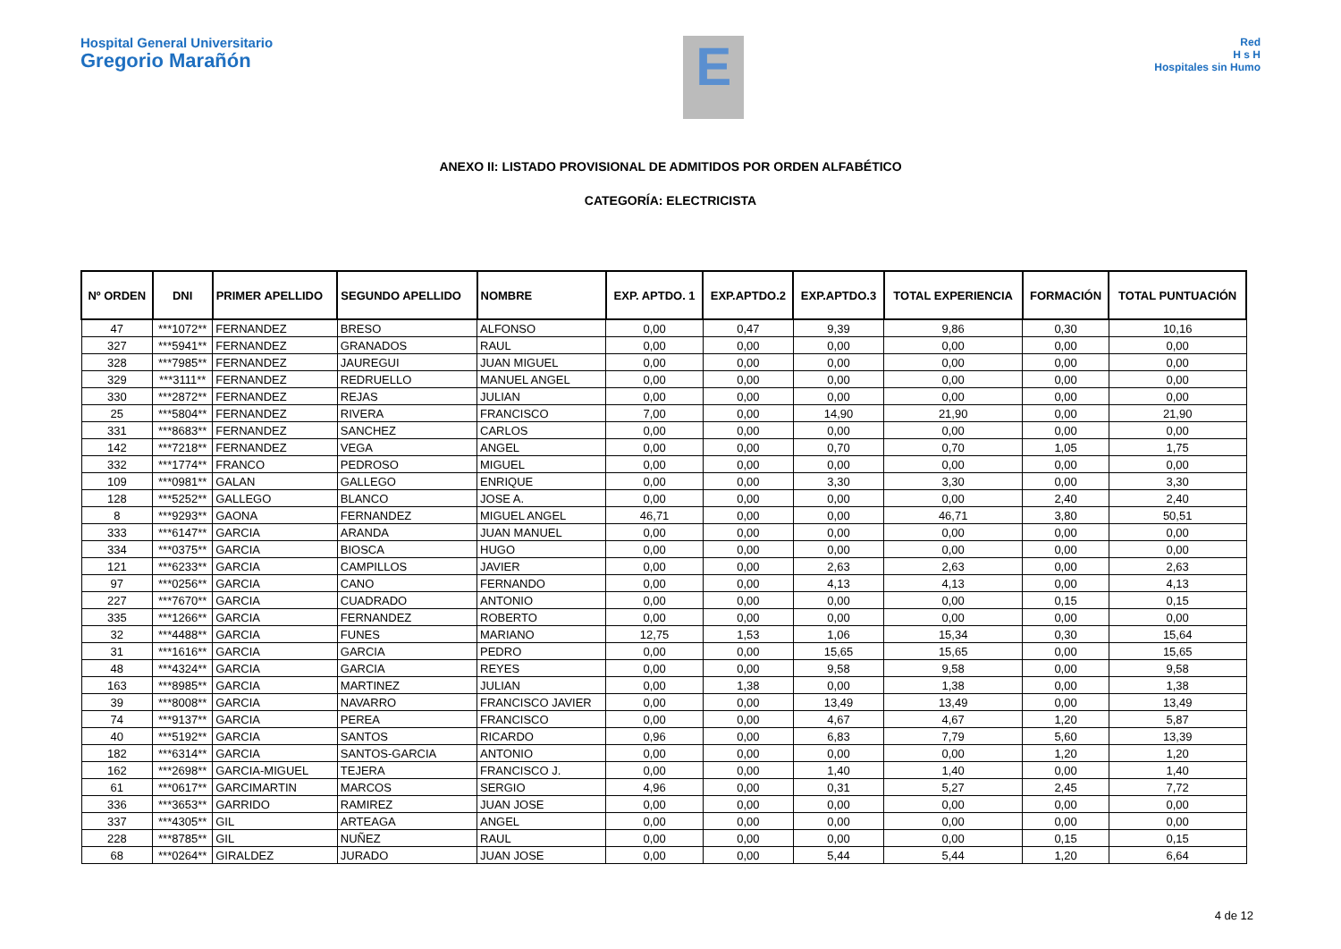Hospital General Universitario
Gregorio Marañón
E
Red
H s H
Hospitales sin Humo
ANEXO II: LISTADO PROVISIONAL DE ADMITIDOS POR ORDEN ALFABÉTICO
CATEGORÍA: ELECTRICISTA
| Nº ORDEN | DNI | PRIMER APELLIDO | SEGUNDO APELLIDO | NOMBRE | EXP. APTDO. 1 | EXP.APTDO.2 | EXP.APTDO.3 | TOTAL EXPERIENCIA | FORMACIÓN | TOTAL PUNTUACIÓN |
| --- | --- | --- | --- | --- | --- | --- | --- | --- | --- | --- |
| 47 | ***1072** | FERNANDEZ | BRESO | ALFONSO | 0,00 | 0,47 | 9,39 | 9,86 | 0,30 | 10,16 |
| 327 | ***5941** | FERNANDEZ | GRANADOS | RAUL | 0,00 | 0,00 | 0,00 | 0,00 | 0,00 | 0,00 |
| 328 | ***7985** | FERNANDEZ | JAUREGUI | JUAN MIGUEL | 0,00 | 0,00 | 0,00 | 0,00 | 0,00 | 0,00 |
| 329 | ***3111** | FERNANDEZ | REDRUELLO | MANUEL ANGEL | 0,00 | 0,00 | 0,00 | 0,00 | 0,00 | 0,00 |
| 330 | ***2872** | FERNANDEZ | REJAS | JULIAN | 0,00 | 0,00 | 0,00 | 0,00 | 0,00 | 0,00 |
| 25 | ***5804** | FERNANDEZ | RIVERA | FRANCISCO | 7,00 | 0,00 | 14,90 | 21,90 | 0,00 | 21,90 |
| 331 | ***8683** | FERNANDEZ | SANCHEZ | CARLOS | 0,00 | 0,00 | 0,00 | 0,00 | 0,00 | 0,00 |
| 142 | ***7218** | FERNANDEZ | VEGA | ANGEL | 0,00 | 0,00 | 0,70 | 0,70 | 1,05 | 1,75 |
| 332 | ***1774** | FRANCO | PEDROSO | MIGUEL | 0,00 | 0,00 | 0,00 | 0,00 | 0,00 | 0,00 |
| 109 | ***0981** | GALAN | GALLEGO | ENRIQUE | 0,00 | 0,00 | 3,30 | 3,30 | 0,00 | 3,30 |
| 128 | ***5252** | GALLEGO | BLANCO | JOSE A. | 0,00 | 0,00 | 0,00 | 0,00 | 2,40 | 2,40 |
| 8 | ***9293** | GAONA | FERNANDEZ | MIGUEL ANGEL | 46,71 | 0,00 | 0,00 | 46,71 | 3,80 | 50,51 |
| 333 | ***6147** | GARCIA | ARANDA | JUAN MANUEL | 0,00 | 0,00 | 0,00 | 0,00 | 0,00 | 0,00 |
| 334 | ***0375** | GARCIA | BIOSCA | HUGO | 0,00 | 0,00 | 0,00 | 0,00 | 0,00 | 0,00 |
| 121 | ***6233** | GARCIA | CAMPILLOS | JAVIER | 0,00 | 0,00 | 2,63 | 2,63 | 0,00 | 2,63 |
| 97 | ***0256** | GARCIA | CANO | FERNANDO | 0,00 | 0,00 | 4,13 | 4,13 | 0,00 | 4,13 |
| 227 | ***7670** | GARCIA | CUADRADO | ANTONIO | 0,00 | 0,00 | 0,00 | 0,00 | 0,15 | 0,15 |
| 335 | ***1266** | GARCIA | FERNANDEZ | ROBERTO | 0,00 | 0,00 | 0,00 | 0,00 | 0,00 | 0,00 |
| 32 | ***4488** | GARCIA | FUNES | MARIANO | 12,75 | 1,53 | 1,06 | 15,34 | 0,30 | 15,64 |
| 31 | ***1616** | GARCIA | GARCIA | PEDRO | 0,00 | 0,00 | 15,65 | 15,65 | 0,00 | 15,65 |
| 48 | ***4324** | GARCIA | GARCIA | REYES | 0,00 | 0,00 | 9,58 | 9,58 | 0,00 | 9,58 |
| 163 | ***8985** | GARCIA | MARTINEZ | JULIAN | 0,00 | 1,38 | 0,00 | 1,38 | 0,00 | 1,38 |
| 39 | ***8008** | GARCIA | NAVARRO | FRANCISCO JAVIER | 0,00 | 0,00 | 13,49 | 13,49 | 0,00 | 13,49 |
| 74 | ***9137** | GARCIA | PEREA | FRANCISCO | 0,00 | 0,00 | 4,67 | 4,67 | 1,20 | 5,87 |
| 40 | ***5192** | GARCIA | SANTOS | RICARDO | 0,96 | 0,00 | 6,83 | 7,79 | 5,60 | 13,39 |
| 182 | ***6314** | GARCIA | SANTOS-GARCIA | ANTONIO | 0,00 | 0,00 | 0,00 | 0,00 | 1,20 | 1,20 |
| 162 | ***2698** | GARCIA-MIGUEL | TEJERA | FRANCISCO J. | 0,00 | 0,00 | 1,40 | 1,40 | 0,00 | 1,40 |
| 61 | ***0617** | GARCIMARTIN | MARCOS | SERGIO | 4,96 | 0,00 | 0,31 | 5,27 | 2,45 | 7,72 |
| 336 | ***3653** | GARRIDO | RAMIREZ | JUAN JOSE | 0,00 | 0,00 | 0,00 | 0,00 | 0,00 | 0,00 |
| 337 | ***4305** | GIL | ARTEAGA | ANGEL | 0,00 | 0,00 | 0,00 | 0,00 | 0,00 | 0,00 |
| 228 | ***8785** | GIL | NUÑEZ | RAUL | 0,00 | 0,00 | 0,00 | 0,00 | 0,15 | 0,15 |
| 68 | ***0264** | GIRALDEZ | JURADO | JUAN JOSE | 0,00 | 0,00 | 5,44 | 5,44 | 1,20 | 6,64 |
4 de 12